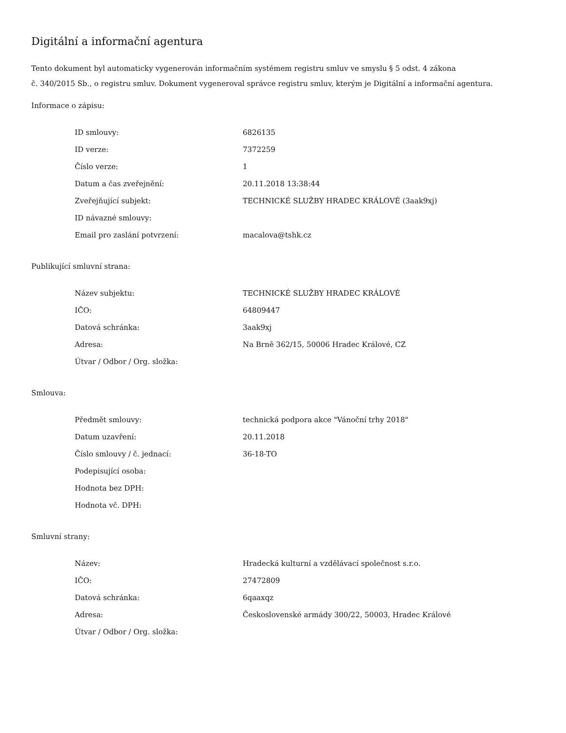Digitální a informační agentura
Tento dokument byl automaticky vygenerován informačním systémem registru smluv ve smyslu § 5 odst. 4 zákona
č. 340/2015 Sb., o registru smluv. Dokument vygeneroval správce registru smluv, kterým je Digitální a informační agentura.
Informace o zápisu:
| ID smlouvy: | 6826135 |
| ID verze: | 7372259 |
| Číslo verze: | 1 |
| Datum a čas zveřejnění: | 20.11.2018 13:38:44 |
| Zveřejňující subjekt: | TECHNICKÉ SLUŽBY HRADEC KRÁLOVÉ (3aak9xj) |
| ID návazné smlouvy: | |
| Email pro zaslání potvrzení: | macalova@tshk.cz |
Publikující smluvní strana:
| Název subjektu: | TECHNICKÉ SLUŽBY HRADEC KRÁLOVÉ |
| IČO: | 64809447 |
| Datová schránka: | 3aak9xj |
| Adresa: | Na Brně 362/15, 50006 Hradec Králové, CZ |
| Útvar / Odbor / Org. složka: | |
Smlouva:
| Předmět smlouvy: | technická podpora akce "Vánoční trhy 2018" |
| Datum uzavření: | 20.11.2018 |
| Číslo smlouvy / č. jednací: | 36-18-TO |
| Podepisující osoba: | |
| Hodnota bez DPH: | |
| Hodnota vč. DPH: | |
Smluvní strany:
| Název: | Hradecká kulturní a vzdělávací společnost s.r.o. |
| IČO: | 27472809 |
| Datová schránka: | 6qaaxqz |
| Adresa: | Československé armády 300/22, 50003, Hradec Králové |
| Útvar / Odbor / Org. složka: | |